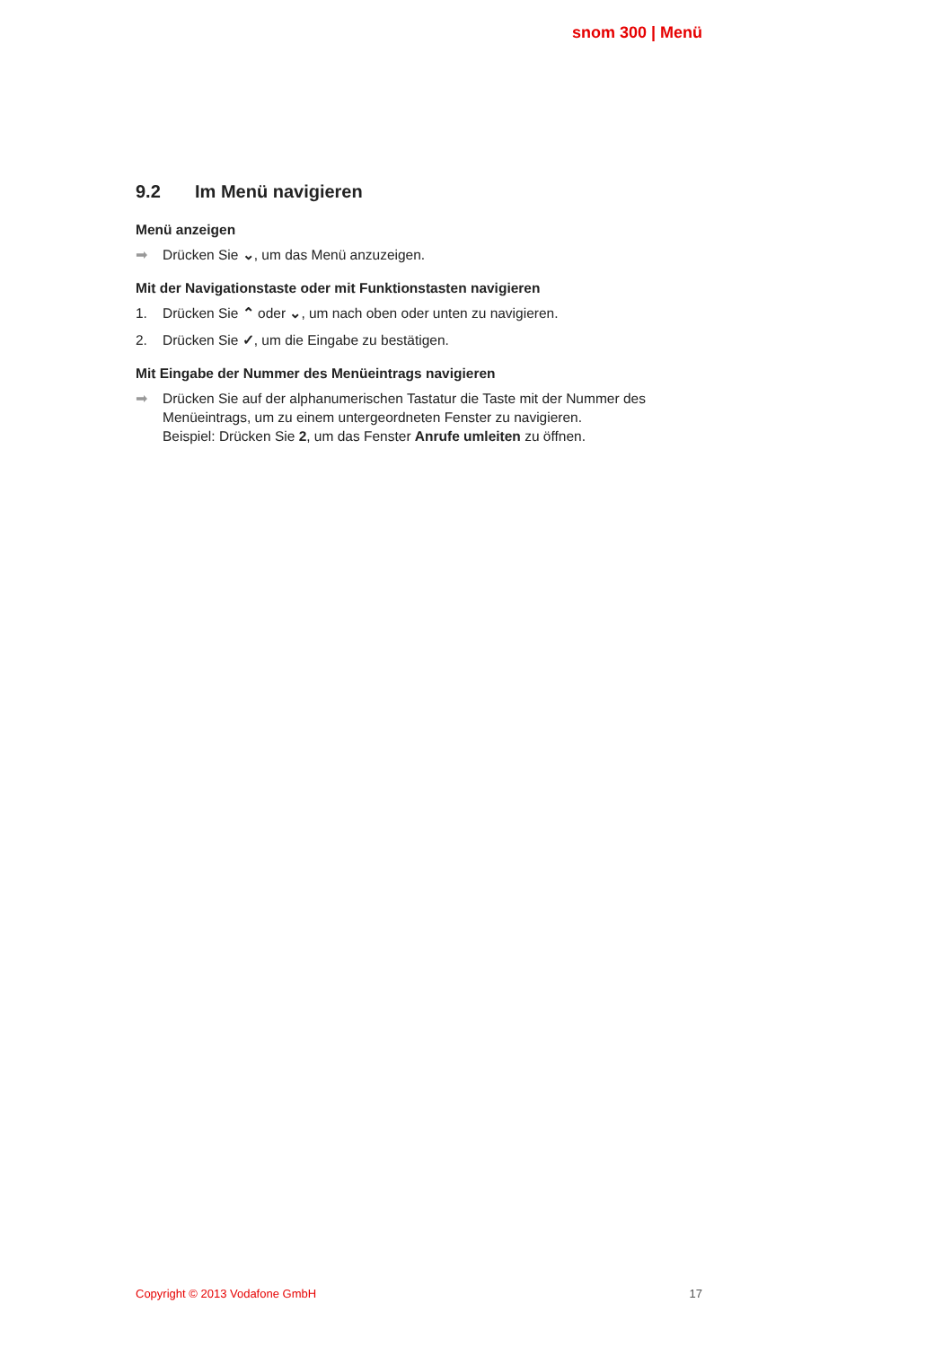snom 300 | Menü
9.2 Im Menü navigieren
Menü anzeigen
➡ Drücken Sie ⌄, um das Menü anzuzeigen.
Mit der Navigationstaste oder mit Funktionstasten navigieren
1. Drücken Sie ⌃ oder ⌄, um nach oben oder unten zu navigieren.
2. Drücken Sie ✓, um die Eingabe zu bestätigen.
Mit Eingabe der Nummer des Menüeintrags navigieren
➡ Drücken Sie auf der alphanumerischen Tastatur die Taste mit der Nummer des Menüeintrags, um zu einem untergeordneten Fenster zu navigieren.
Beispiel: Drücken Sie 2, um das Fenster Anrufe umleiten zu öffnen.
Copyright © 2013 Vodafone GmbH 17